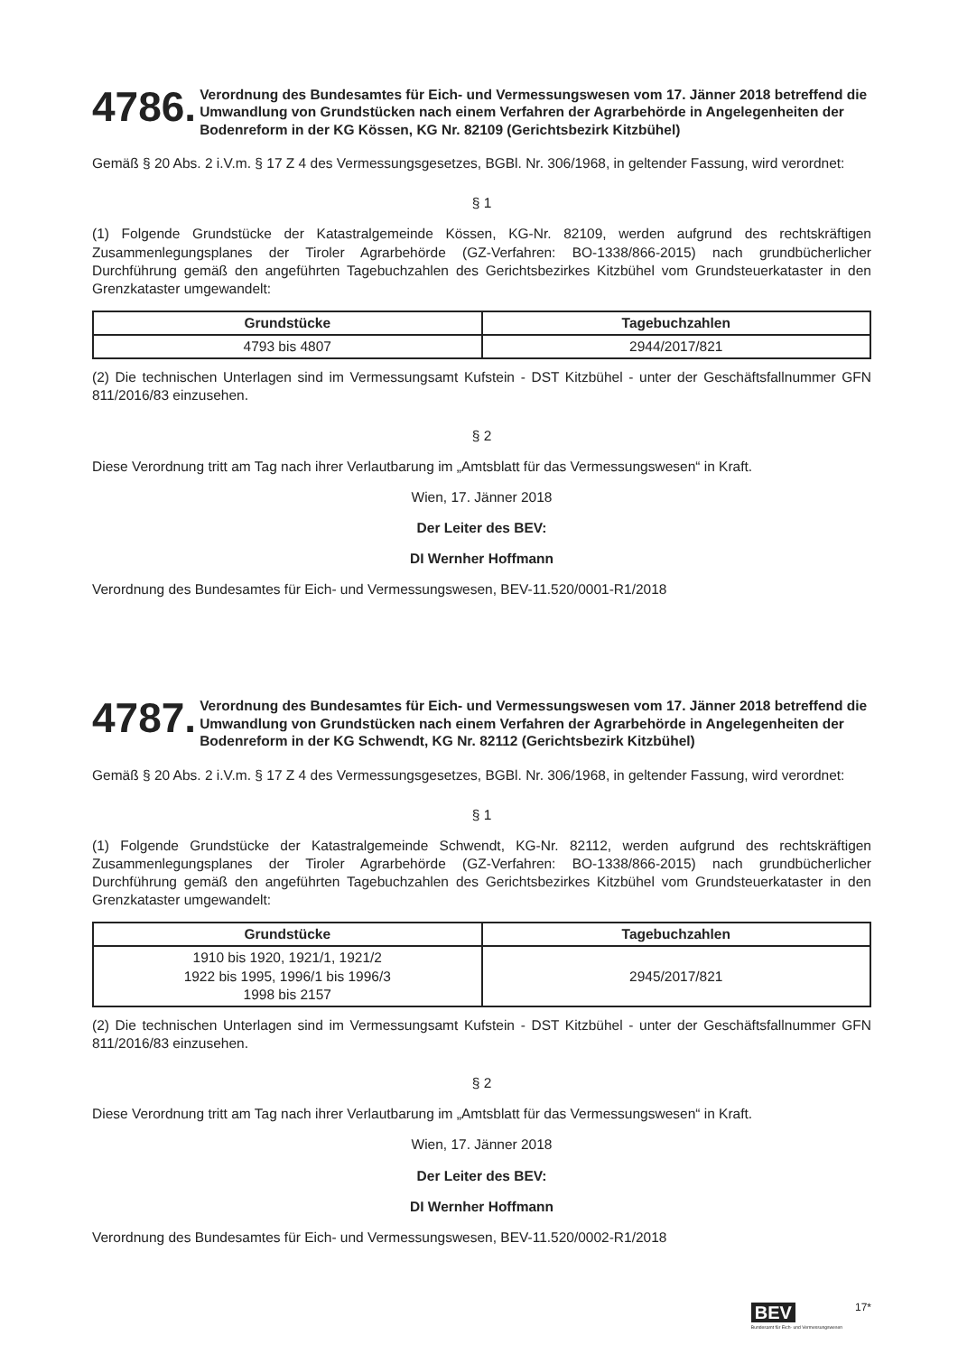4786. Verordnung des Bundesamtes für Eich- und Vermessungswesen vom 17. Jänner 2018 betreffend die Umwandlung von Grundstücken nach einem Verfahren der Agrarbehörde in Angelegenheiten der Bodenreform in der KG Kössen, KG Nr. 82109 (Gerichtsbezirk Kitzbühel)
Gemäß § 20 Abs. 2 i.V.m. § 17 Z 4 des Vermessungsgesetzes, BGBl. Nr. 306/1968, in geltender Fassung, wird verordnet:
§ 1
(1) Folgende Grundstücke der Katastralgemeinde Kössen, KG-Nr. 82109, werden aufgrund des rechtskräftigen Zusammenlegungsplanes der Tiroler Agrarbehörde (GZ-Verfahren: BO-1338/866-2015) nach grundbücherlicher Durchführung gemäß den angeführten Tagebuchzahlen des Gerichtsbezirkes Kitzbühel vom Grundsteuerkataster in den Grenzkataster umgewandelt:
| Grundstücke | Tagebuchzahlen |
| --- | --- |
| 4793 bis 4807 | 2944/2017/821 |
(2) Die technischen Unterlagen sind im Vermessungsamt Kufstein - DST Kitzbühel - unter der Geschäftsfallnummer GFN 811/2016/83 einzusehen.
§ 2
Diese Verordnung tritt am Tag nach ihrer Verlautbarung im „Amtsblatt für das Vermessungswesen“ in Kraft.
Wien, 17. Jänner 2018
Der Leiter des BEV:
DI Wernher Hoffmann
Verordnung des Bundesamtes für Eich- und Vermessungswesen, BEV-11.520/0001-R1/2018
4787. Verordnung des Bundesamtes für Eich- und Vermessungswesen vom 17. Jänner 2018 betreffend die Umwandlung von Grundstücken nach einem Verfahren der Agrarbehörde in Angelegenheiten der Bodenreform in der KG Schwendt, KG Nr. 82112 (Gerichtsbezirk Kitzbühel)
Gemäß § 20 Abs. 2 i.V.m. § 17 Z 4 des Vermessungsgesetzes, BGBl. Nr. 306/1968, in geltender Fassung, wird verordnet:
§ 1
(1) Folgende Grundstücke der Katastralgemeinde Schwendt, KG-Nr. 82112, werden aufgrund des rechtskräftigen Zusammenlegungsplanes der Tiroler Agrarbehörde (GZ-Verfahren: BO-1338/866-2015) nach grundbücherlicher Durchführung gemäß den angeführten Tagebuchzahlen des Gerichtsbezirkes Kitzbühel vom Grundsteuerkataster in den Grenzkataster umgewandelt:
| Grundstücke | Tagebuchzahlen |
| --- | --- |
| 1910 bis 1920, 1921/1, 1921/2 1922 bis 1995, 1996/1 bis 1996/3 1998 bis 2157 | 2945/2017/821 |
(2) Die technischen Unterlagen sind im Vermessungsamt Kufstein - DST Kitzbühel - unter der Geschäftsfallnummer GFN 811/2016/83 einzusehen.
§ 2
Diese Verordnung tritt am Tag nach ihrer Verlautbarung im „Amtsblatt für das Vermessungswesen“ in Kraft.
Wien, 17. Jänner 2018
Der Leiter des BEV:
DI Wernher Hoffmann
Verordnung des Bundesamtes für Eich- und Vermessungswesen, BEV-11.520/0002-R1/2018
BEV
Bundesamt für Eich- und Vermessungswesen
17*